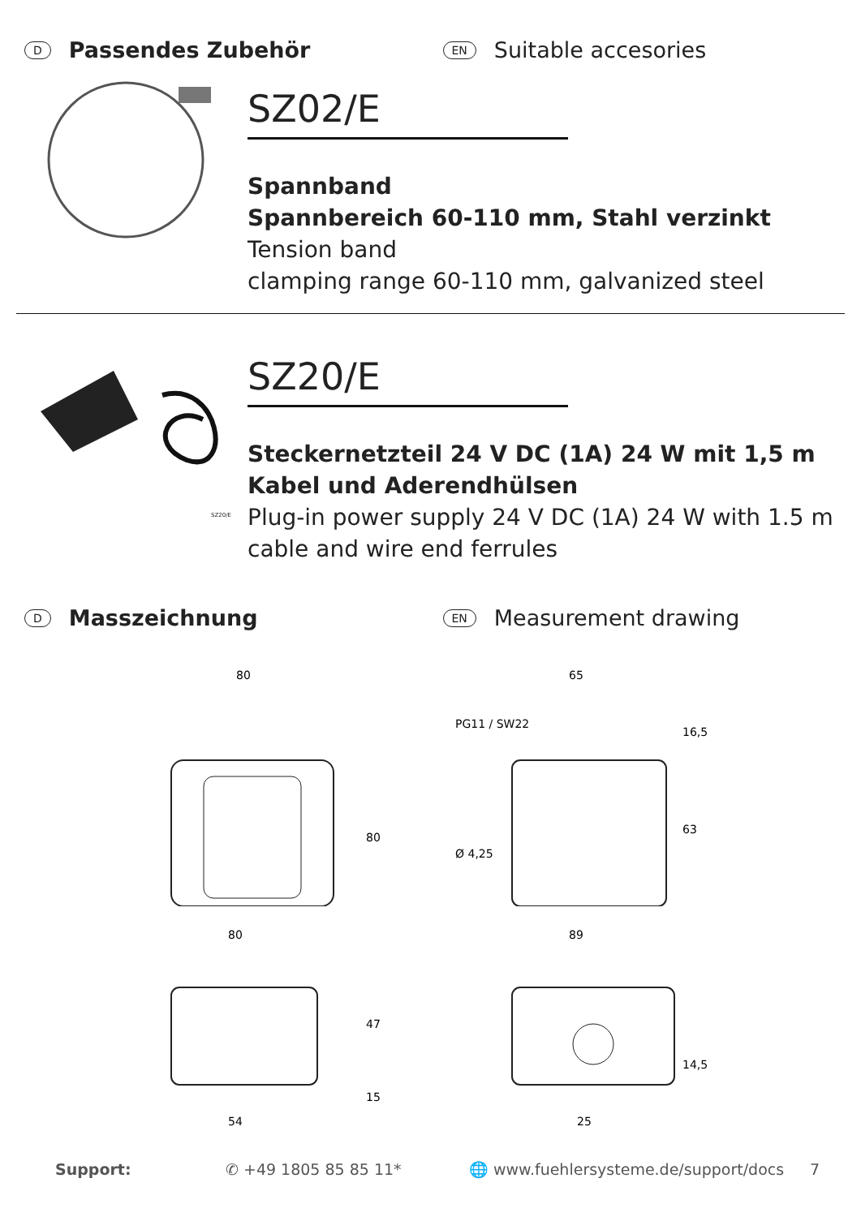D Passendes Zubehör
EN Suitable accesories
SZ02/E
Spannband
Spannbereich 60-110 mm, Stahl verzinkt
Tension band
clamping range 60-110 mm, galvanized steel
SZ20/E
SZ20/E
Steckernetzteil 24 V DC (1A) 24 W mit 1,5 m Kabel und Aderendhülsen
Plug-in power supply 24 V DC (1A) 24 W with 1.5 m cable and wire end ferrules
D Masszeichnung
EN Measurement drawing
80
80
65
PG11 / SW22
16,5
Ø 4,25
63
80
47
15
54
89
14,5
25
Support: ✆ +49 1805 85 85 11* 🌐 www.fuehlersysteme.de/support/docs 7